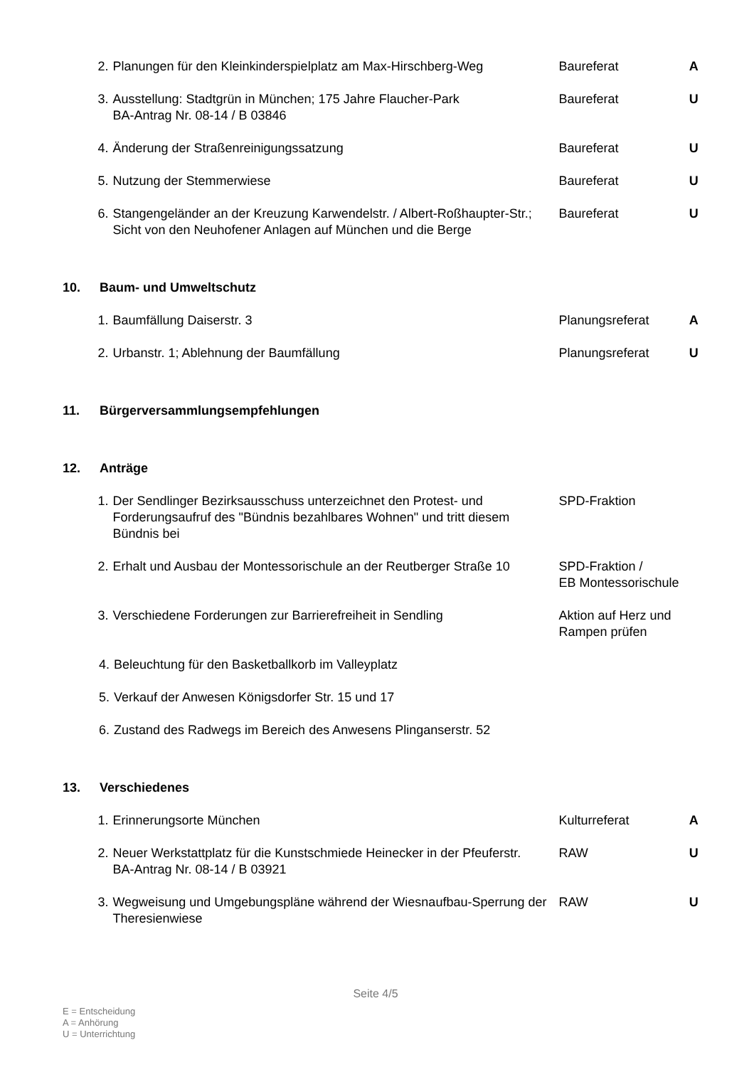2. Planungen für den Kleinkinderspielplatz am Max-Hirschberg-Weg
Baureferat A
3. Ausstellung: Stadtgrün in München; 175 Jahre Flaucher-Park
BA-Antrag Nr. 08-14 / B 03846
Baureferat U
4. Änderung der Straßenreinigungssatzung Baureferat U
5. Nutzung der Stemmerwiese Baureferat U
6. Stangengeländer an der Kreuzung Karwendelstr. / Albert-Roßhaupter-Str.; Sicht von den Neuhofener Anlagen auf München und die Berge
Baureferat U
10. Baum- und Umweltschutz
1. Baumfällung Daiserstr. 3 Planungsreferat A
2. Urbanstr. 1; Ablehnung der Baumfällung Planungsreferat U
11. Bürgerversammlungsempfehlungen
12. Anträge
1. Der Sendlinger Bezirksausschuss unterzeichnet den Protest- und Forderungsaufruf des "Bündnis bezahlbares Wohnen" und tritt diesem Bündnis bei
SPD-Fraktion
2. Erhalt und Ausbau der Montessorischule an der Reutberger Straße 10
SPD-Fraktion /
EB Montessorischule
3. Verschiedene Forderungen zur Barrierefreiheit in Sendling Aktion auf Herz und Rampen prüfen
4. Beleuchtung für den Basketballkorb im Valleyplatz
5. Verkauf der Anwesen Königsdorfer Str. 15 und 17
6. Zustand des Radwegs im Bereich des Anwesens Plinganserstr. 52
13. Verschiedenes
1. Erinnerungsorte München Kulturreferat A
2. Neuer Werkstattplatz für die Kunstschmiede Heinecker in der Pfeuferstr.
BA-Antrag Nr. 08-14 / B 03921
RAW U
3. Wegweisung und Umgebungspläne während der Wiesnaufbau-Sperrung der Theresienwiese
RAW U
Seite 4/5
E = Entscheidung
A = Anhörung
U = Unterrichtung